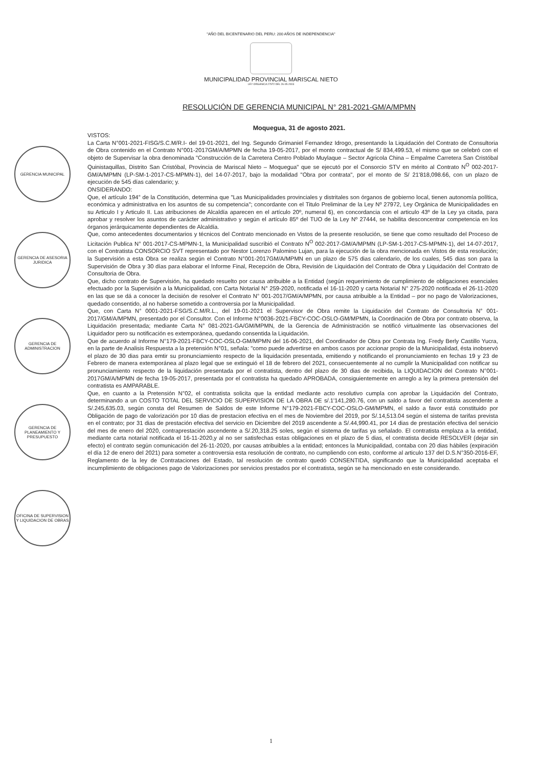"AÑO DEL BICENTENARIO DEL PERU: 200 AÑOS DE INDEPENDENCIA"
MUNICIPALIDAD PROVINCIAL MARISCAL NIETO
LEY ORGANICA 27972 DEL 26-05-2003
RESOLUCIÓN DE GERENCIA MUNICIPAL N° 281-2021-GM/A/MPMN
Moquegua, 31 de agosto 2021.
GERENCIA MUNICIPAL
GERENCIA DE ASESORIA JURIDICA
GERENCIA DE ADMINISTRACION
GERENCIA DE PLANEAMIENTO Y PRESUPUESTO
OFICINA DE SUPERVISION Y LIQUIDACION DE OBRAS
VISTOS:
La Carta N°001-2021-FISG/S.C.M/R.I- del 19-01-2021, del Ing. Segundo Grimaniel Fernandez Idrogo, presentando la Liquidación del Contrato de Consultoria de Obra contenido en el Contrato N°001-2017GM/A/MPMN de fecha 19-05-2017, por el monto contractual de S/ 834,499.53, el mismo que se celebró con el objeto de Supervisar la obra denominada "Construcción de la Carretera Centro Poblado Muylaque – Sector Agricola China – Empalme Carretera San Cristóbal Quinistaquillas, Distrito San Cristóbal, Provincia de Mariscal Nieto – Moquegua" que se ejecutó por el Consorcio STV en mérito al Contrato N<sup>O</sup> 002-2017-GM/A/MPMN (LP-SM-1-2017-CS-MPMN-1), del 14-07-2017, bajo la modalidad "Obra por contrata", por el monto de S/ 21'818,098.66, con un plazo de ejecución de 545 días calendario; y.
ONSIDERANDO:
Que, el artículo 194° de la Constitución, determina que "Las Municipalidades provinciales y distritales son órganos de gobierno local, tienen autonomía política, económica y administrativa en los asuntos de su competencia"; concordante con el Titulo Preliminar de la Ley Nº 27972, Ley Orgánica de Municipalidades en su Articulo I y Articulo II. Las atribuciones de Alcaldía aparecen en el artículo 20º, numeral 6), en concordancia con el articulo 43º de la Ley ya citada, para aprobar y resolver los asuntos de carácter administrativo y según el artículo 85º del TUO de la Ley Nº 27444, se habilita desconcentrar competencia en los órganos jerárquicamente dependientes de Alcaldía.
Que, como antecedentes documentarios y técnicos del Contrato mencionado en Vistos de la presente resolución, se tiene que como resultado del Proceso de Licitación Publica N° 001-2017-CS-MPMN-1, la Municipalidad suscribió el Contrato N<sup>O</sup> 002-2017-GM/A/MPMN (LP-SM-1-2017-CS-MPMN-1), del 14-07-2017, con el Contratista CONSORCIO SVT representado por Nestor Lorenzo Palomino Lujan, para la ejecución de la obra mencionada en Vistos de esta resolución; la Supervisión a esta Obra se realiza según el Contrato N°001-2017GM/A/MPMN en un plazo de 575 dias calendario, de los cuales, 545 dias son para la Supervisión de Obra y 30 días para elaborar el Informe Final, Recepción de Obra, Revisión de Liquidación del Contrato de Obra y Liquidación del Contrato de Consultoria de Obra.
Que, dicho contrato de Supervisión, ha quedado resuelto por causa atribuible a la Entidad (según requerimiento de cumplimiento de obligaciones esenciales efectuado por la Supervisión a la Municipalidad, con Carta Notarial N° 259-2020, notificada el 16-11-2020 y carta Notarial N° 275-2020 notificada el 26-11-2020 en las que se dá a conocer la decisión de resolver el Contrato N° 001-2017/GM/A/MPMN, por causa atribuible a la Entidad – por no pago de Valorizaciones, quedado consentido, al no haberse sometido a controversia por la Municipalidad.
Que, con Carta N° 0001-2021-FSG/S.C.M/R.L., del 19-01-2021 el Supervisor de Obra remite la Liquidación del Contrato de Consultoria N° 001-2017/GM/A/MPMN, presentado por el Consultor. Con el Informe N°0036-2021-FBCY-COC-OSLO-GM/MPMN, la Coordinación de Obra por contrato observa, la Liquidación presentada; mediante Carta N° 081-2021-GA/GM/MPMN, de la Gerencia de Administración se notificó virtualmente las observaciones del Liquidador pero su notificación es extemporánea, quedando consentida la Liquidación.
Que de acuerdo al Informe N°179-2021-FBCY-COC-OSLO-GM/MPMN del 16-06-2021, del Coordinador de Obra por Contrata Ing. Fredy Berly Castillo Yucra, en la parte de Analisis Respuesta a la pretensión N°01, señala: "como puede advertirse en ambos casos por accionar propio de la Municipalidad, ésta inobservó el plazo de 30 dias para emtir su pronunciamiento respecto de la liquidación presentada, emitiendo y notificando el pronunciamiento en fechas 19 y 23 de Febrero de manera extemporánea al plazo legal que se extinguió el 18 de febrero del 2021, consecuentemente al no cumplir la Municipalidad con notificar su pronunciamiento respecto de la liquidación presentada por el contratista, dentro del plazo de 30 dias de recibida, la LIQUIDACION del Contrato N°001-2017GM/A/MPMN de fecha 19-05-2017, presentada por el contratista ha quedado APROBADA, consiguientemente en arreglo a ley la primera pretensión del contratista es AMPARABLE.
Que, en cuanto a la Pretensión N°02, el contratista solicita que la entidad mediante acto resolutivo cumpla con aprobar la Liquidación del Contrato, determinando a un COSTO TOTAL DEL SERVICIO DE SUPERVISION DE LA OBRA DE s/.1'141,280.76, con un saldo a favor del contratista ascendente a S/.245,635.03, según consta del Resumen de Saldos de este Informe N°179-2021-FBCY-COC-OSLO-GM/MPMN, el saldo a favor está constituido por Obligación de pago de valorización por 10 dias de prestacion efectiva en el mes de Noviembre del 2019, por S/.14,513.04 según el sistema de tarifas prevista en el contrato; por 31 dias de prestación efectiva del servicio en Diciembre del 2019 ascendente a S/.44,990.41, por 14 dias de prestación efectiva del servicio del mes de enero del 2020, contraprestación ascendente a S/.20,318.25 soles, según el sistema de tarifas ya señalado. El contratista emplaza a la entidad, mediante carta notarial notificada el 16-11-2020,y al no ser satisfechas estas obligaciones en el plazo de 5 dias, el contratista decide RESOLVER (dejar sin efecto) el contrato según comunicación del 26-11-2020, por causas atribuibles a la entidad; entonces la Municipalidad, contaba con 20 dias hábiles (expiración el día 12 de enero del 2021) para someter a controversia esta resolución de contrato, no cumpliendo con esto, conforme al articulo 137 del D.S.N°350-2016-EF, Reglamento de la ley de Contrataciones del Estado, tal resolución de contrato quedó CONSENTIDA, significando que la Municipalidad aceptaba el incumplimiento de obligaciones pago de Valorizaciones por servicios prestados por el contratista, según se ha mencionado en este considerando.
1